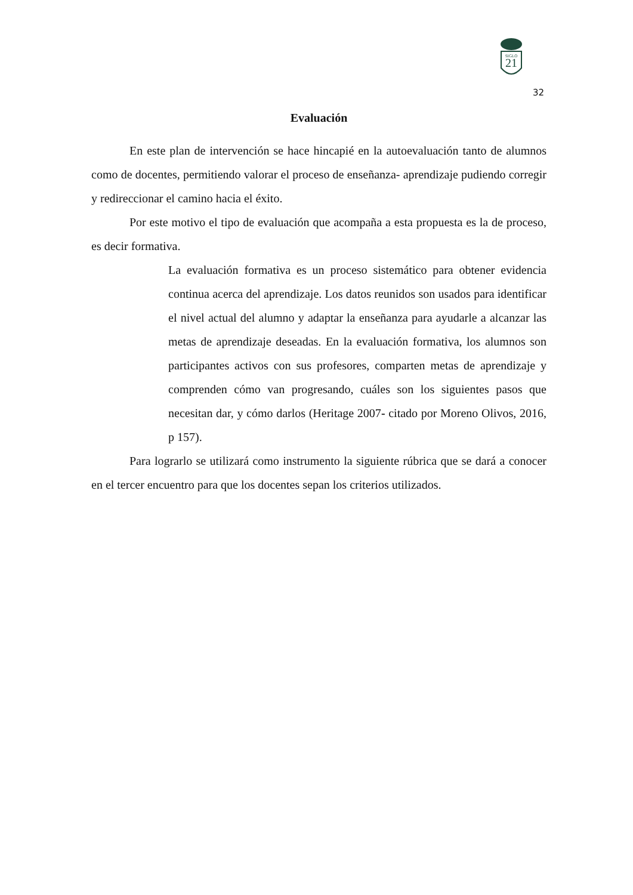21
SIGLO
32
Evaluación
En este plan de intervención se hace hincapié en la autoevaluación tanto de alumnos como de docentes, permitiendo valorar el proceso de enseñanza- aprendizaje pudiendo corregir y redireccionar el camino hacia el éxito.
Por este motivo el tipo de evaluación que acompaña a esta propuesta es la de proceso, es decir formativa.
La evaluación formativa es un proceso sistemático para obtener evidencia continua acerca del aprendizaje. Los datos reunidos son usados para identificar el nivel actual del alumno y adaptar la enseñanza para ayudarle a alcanzar las metas de aprendizaje deseadas. En la evaluación formativa, los alumnos son participantes activos con sus profesores, comparten metas de aprendizaje y comprenden cómo van progresando, cuáles son los siguientes pasos que necesitan dar, y cómo darlos (Heritage 2007- citado por Moreno Olivos, 2016, p 157).
Para lograrlo se utilizará como instrumento la siguiente rúbrica que se dará a conocer en el tercer encuentro para que los docentes sepan los criterios utilizados.